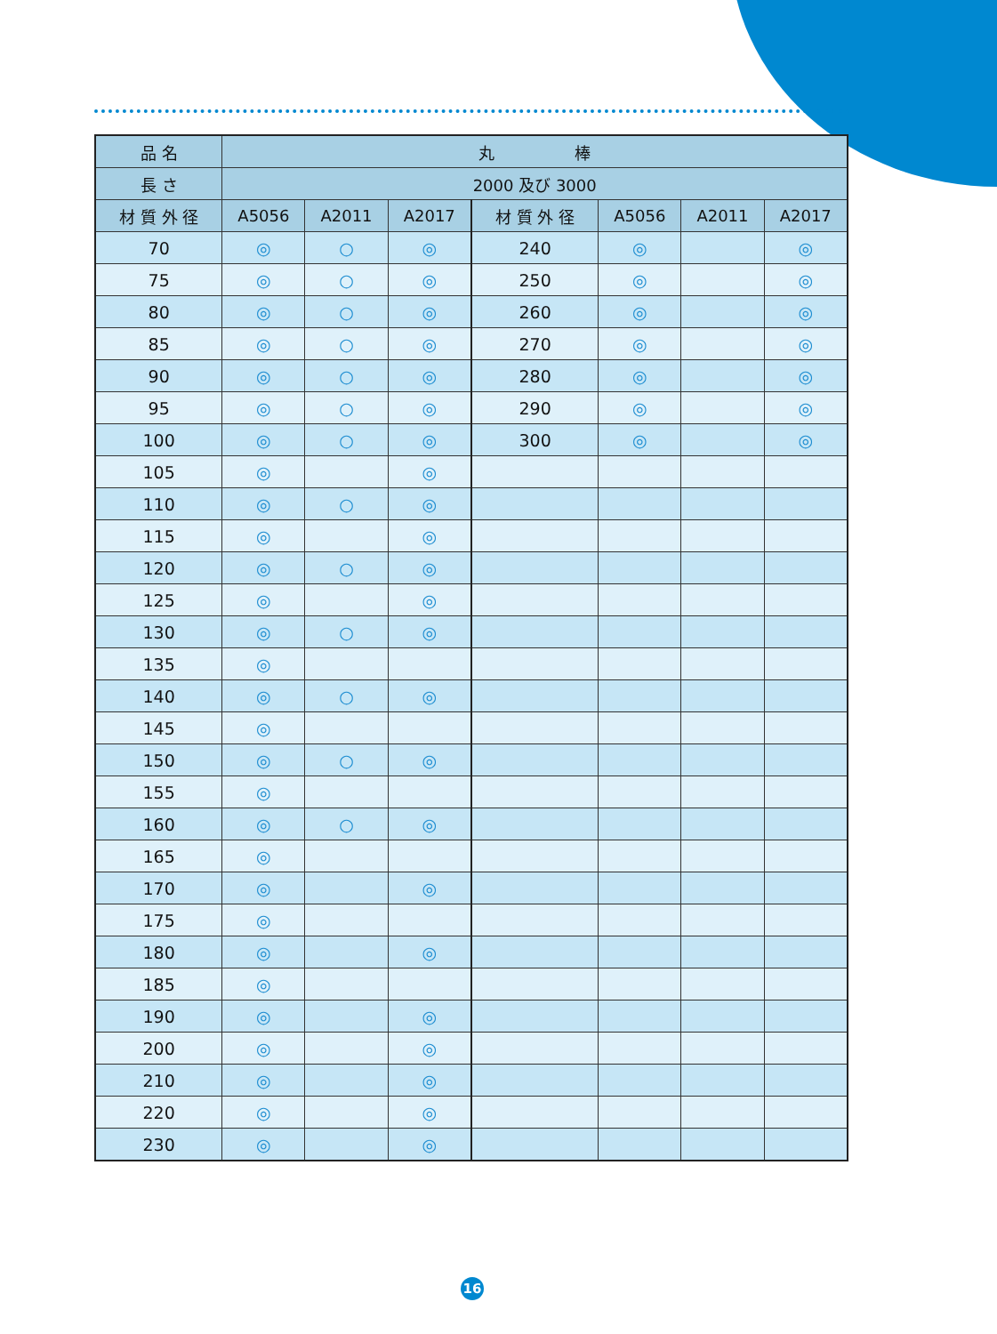| 品 名 | 丸 棒 | | | | | | |
| --- | --- | --- | --- | --- | --- | --- | --- |
| 長 さ | 2000 及び 3000 | | | | | | |
| 材 質 外 径 | A5056 | A2011 | A2017 | 材 質 外 径 | A5056 | A2011 | A2017 |
| 70 | ◎ | ○ | ◎ | 240 | ◎ | | ◎ |
| 75 | ◎ | ○ | ◎ | 250 | ◎ | | ◎ |
| 80 | ◎ | ○ | ◎ | 260 | ◎ | | ◎ |
| 85 | ◎ | ○ | ◎ | 270 | ◎ | | ◎ |
| 90 | ◎ | ○ | ◎ | 280 | ◎ | | ◎ |
| 95 | ◎ | ○ | ◎ | 290 | ◎ | | ◎ |
| 100 | ◎ | ○ | ◎ | 300 | ◎ | | ◎ |
| 105 | ◎ | | ◎ | | | | |
| 110 | ◎ | ○ | ◎ | | | | |
| 115 | ◎ | | ◎ | | | | |
| 120 | ◎ | ○ | ◎ | | | | |
| 125 | ◎ | | ◎ | | | | |
| 130 | ◎ | ○ | ◎ | | | | |
| 135 | ◎ | | | | | | |
| 140 | ◎ | ○ | ◎ | | | | |
| 145 | ◎ | | | | | | |
| 150 | ◎ | ○ | ◎ | | | | |
| 155 | ◎ | | | | | | |
| 160 | ◎ | ○ | ◎ | | | | |
| 165 | ◎ | | | | | | |
| 170 | ◎ | | ◎ | | | | |
| 175 | ◎ | | | | | | |
| 180 | ◎ | | ◎ | | | | |
| 185 | ◎ | | | | | | |
| 190 | ◎ | | ◎ | | | | |
| 200 | ◎ | | ◎ | | | | |
| 210 | ◎ | | ◎ | | | | |
| 220 | ◎ | | ◎ | | | | |
| 230 | ◎ | | ◎ | | | | |
16